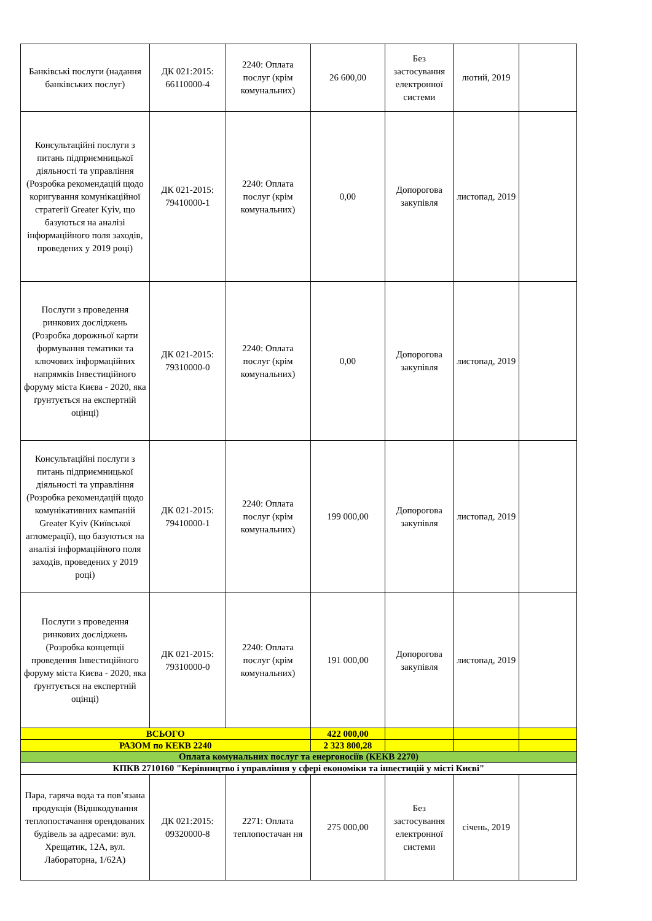| Банківські послуги (надання банківських послуг) | ДК 021:2015: 66110000-4 | 2240: Оплата послуг (крім комунальних) | 26 600,00 | Без застосування електронної системи | лютий, 2019 | |
| Консультаційні послуги з питань підприємницької діяльності та управління (Розробка рекомендацій щодо коригування комунікаційної стратегії Greater Kyiv, що базуються на аналізі інформаційного поля заходів, проведених у 2019 році) | ДК 021-2015: 79410000-1 | 2240: Оплата послуг (крім комунальних) | 0,00 | Допорогова закупівля | листопад, 2019 | |
| Послуги з проведення ринкових досліджень (Розробка дорожньої карти формування тематики та ключових інформаційних напрямків Інвестиційного форуму міста Києва - 2020, яка ґрунтується на експертній оцінці) | ДК 021-2015: 79310000-0 | 2240: Оплата послуг (крім комунальних) | 0,00 | Допорогова закупівля | листопад, 2019 | |
| Консультаційні послуги з питань підприємницької діяльності та управління (Розробка рекомендацій щодо комунікативних кампаній Greater Kyiv (Київської агломерації), що базуються на аналізі інформаційного поля заходів, проведених у 2019 році) | ДК 021-2015: 79410000-1 | 2240: Оплата послуг (крім комунальних) | 199 000,00 | Допорогова закупівля | листопад, 2019 | |
| Послуги з проведення ринкових досліджень (Розробка концепції проведення Інвестиційного форуму міста Києва - 2020, яка ґрунтується на експертній оцінці) | ДК 021-2015: 79310000-0 | 2240: Оплата послуг (крім комунальних) | 191 000,00 | Допорогова закупівля | листопад, 2019 | |
| ВСЬОГО | | | 422 000,00 | | | |
| РАЗОМ по КЕКВ 2240 | | | 2 323 800,28 | | | |
| Оплата комунальних послуг та енергоносіїв (КЕКВ 2270) | | | | | | |
| КПКВ 2710160 "Керівництво і управління у сфері економіки та інвестицій у місті Києві" | | | | | | |
| Пара, гаряча вода та пов’язана продукція (Відшкодування теплопостачання орендованих будівель за адресами: вул. Хрещатик, 12А, вул. Лабораторна, 1/62А) | ДК 021:2015: 09320000-8 | 2271: Оплата теплопостачан ня | 275 000,00 | Без застосування електронної системи | січень, 2019 | |